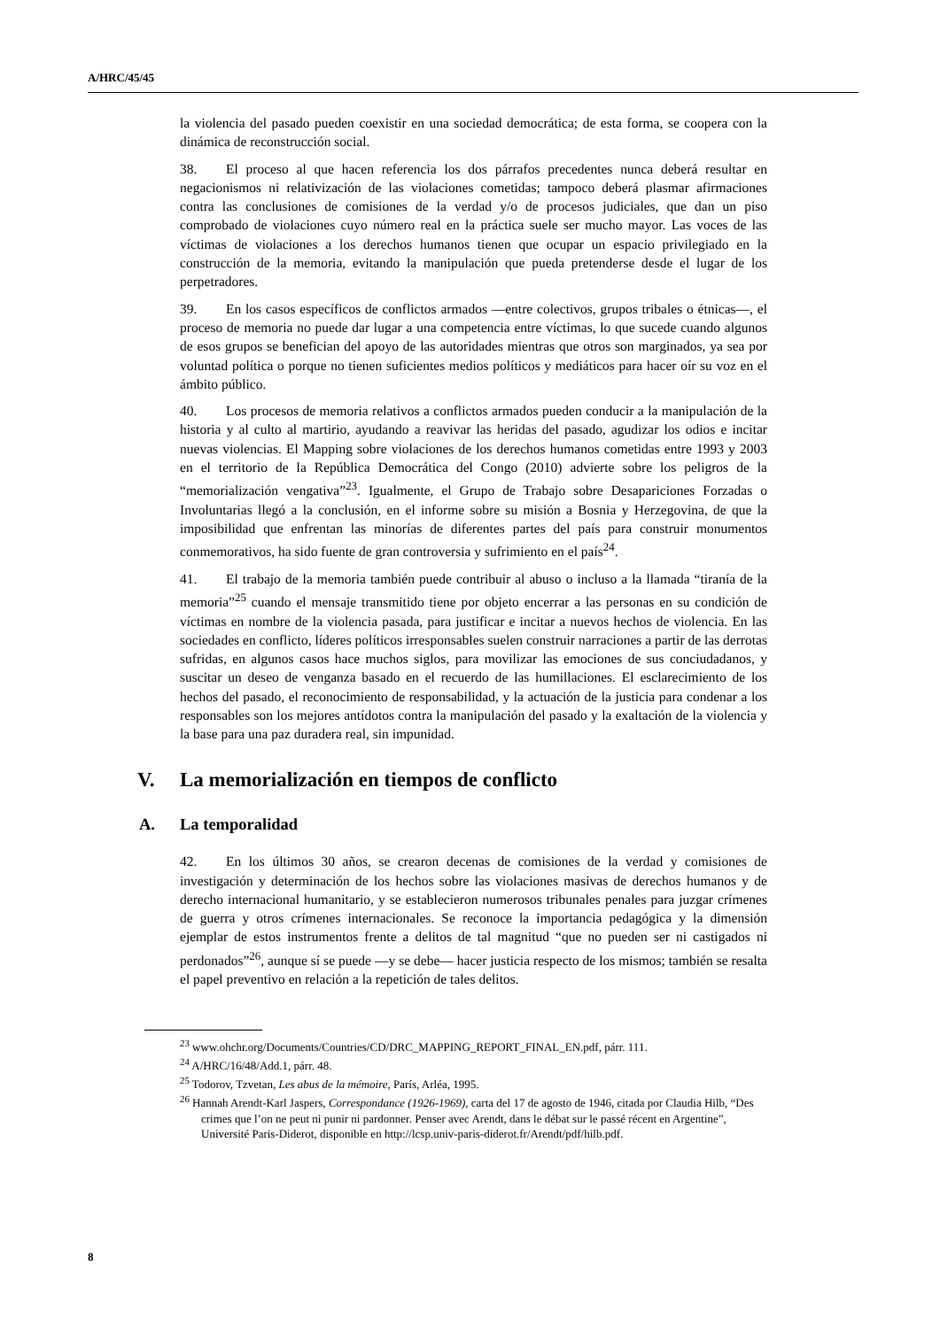A/HRC/45/45
la violencia del pasado pueden coexistir en una sociedad democrática; de esta forma, se coopera con la dinámica de reconstrucción social.
38. El proceso al que hacen referencia los dos párrafos precedentes nunca deberá resultar en negacionismos ni relativización de las violaciones cometidas; tampoco deberá plasmar afirmaciones contra las conclusiones de comisiones de la verdad y/o de procesos judiciales, que dan un piso comprobado de violaciones cuyo número real en la práctica suele ser mucho mayor. Las voces de las víctimas de violaciones a los derechos humanos tienen que ocupar un espacio privilegiado en la construcción de la memoria, evitando la manipulación que pueda pretenderse desde el lugar de los perpetradores.
39. En los casos específicos de conflictos armados —entre colectivos, grupos tribales o étnicas—, el proceso de memoria no puede dar lugar a una competencia entre víctimas, lo que sucede cuando algunos de esos grupos se benefician del apoyo de las autoridades mientras que otros son marginados, ya sea por voluntad política o porque no tienen suficientes medios políticos y mediáticos para hacer oír su voz en el ámbito público.
40. Los procesos de memoria relativos a conflictos armados pueden conducir a la manipulación de la historia y al culto al martirio, ayudando a reavivar las heridas del pasado, agudizar los odios e incitar nuevas violencias. El Mapping sobre violaciones de los derechos humanos cometidas entre 1993 y 2003 en el territorio de la República Democrática del Congo (2010) advierte sobre los peligros de la “memorialización vengativa”<sup>23</sup>. Igualmente, el Grupo de Trabajo sobre Desapariciones Forzadas o Involuntarias llegó a la conclusión, en el informe sobre su misión a Bosnia y Herzegovina, de que la imposibilidad que enfrentan las minorías de diferentes partes del país para construir monumentos conmemorativos, ha sido fuente de gran controversia y sufrimiento en el país<sup>24</sup>.
41. El trabajo de la memoria también puede contribuir al abuso o incluso a la llamada “tiranía de la memoria”<sup>25</sup> cuando el mensaje transmitido tiene por objeto encerrar a las personas en su condición de víctimas en nombre de la violencia pasada, para justificar e incitar a nuevos hechos de violencia. En las sociedades en conflicto, líderes políticos irresponsables suelen construir narraciones a partir de las derrotas sufridas, en algunos casos hace muchos siglos, para movilizar las emociones de sus conciudadanos, y suscitar un deseo de venganza basado en el recuerdo de las humillaciones. El esclarecimiento de los hechos del pasado, el reconocimiento de responsabilidad, y la actuación de la justicia para condenar a los responsables son los mejores antídotos contra la manipulación del pasado y la exaltación de la violencia y la base para una paz duradera real, sin impunidad.
V. La memorialización en tiempos de conflicto
A. La temporalidad
42. En los últimos 30 años, se crearon decenas de comisiones de la verdad y comisiones de investigación y determinación de los hechos sobre las violaciones masivas de derechos humanos y de derecho internacional humanitario, y se establecieron numerosos tribunales penales para juzgar crímenes de guerra y otros crímenes internacionales. Se reconoce la importancia pedagógica y la dimensión ejemplar de estos instrumentos frente a delitos de tal magnitud “que no pueden ser ni castigados ni perdonados”<sup>26</sup>, aunque sí se puede —y se debe— hacer justicia respecto de los mismos; también se resalta el papel preventivo en relación a la repetición de tales delitos.
<sup>23</sup> www.ohchr.org/Documents/Countries/CD/DRC_MAPPING_REPORT_FINAL_EN.pdf, párr. 111.
<sup>24</sup> A/HRC/16/48/Add.1, párr. 48.
<sup>25</sup> Todorov, Tzvetan, Les abus de la mémoire, París, Arléa, 1995.
<sup>26</sup> Hannah Arendt-Karl Jaspers, Correspondance (1926-1969), carta del 17 de agosto de 1946, citada por Claudia Hilb, “Des crimes que l’on ne peut ni punir ni pardonner. Penser avec Arendt, dans le débat sur le passé récent en Argentine”, Université Paris-Diderot, disponible en http://lcsp.univ-paris-diderot.fr/Arendt/pdf/hilb.pdf.
8